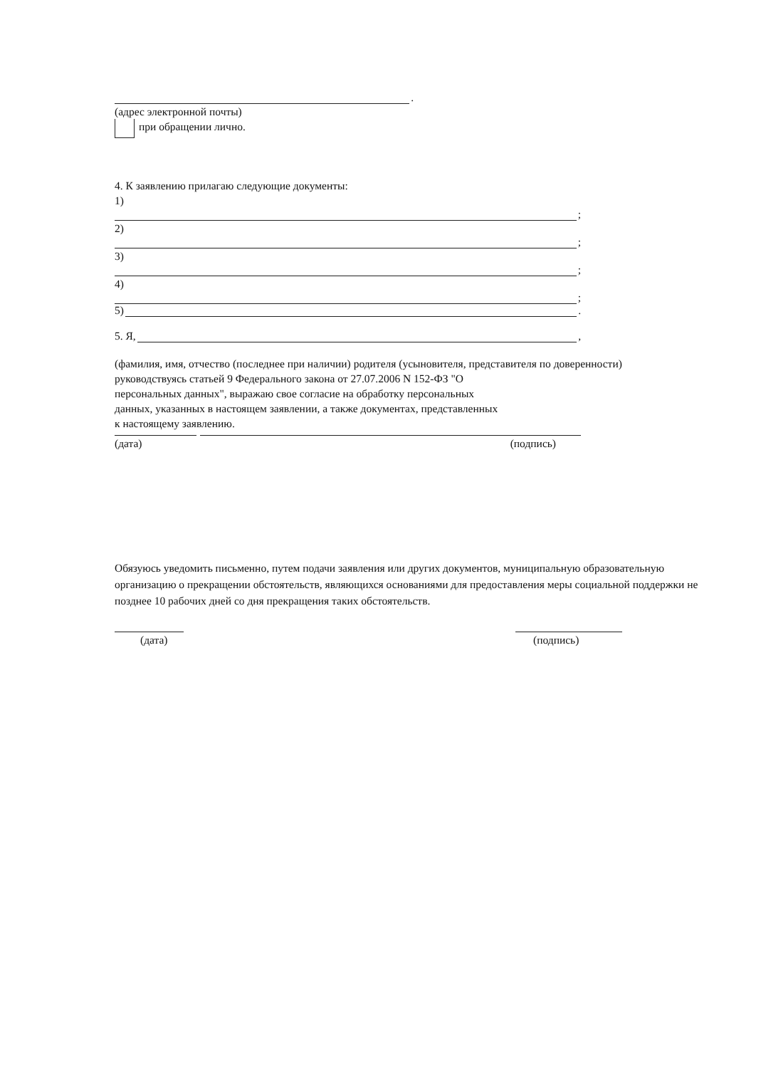.
(адрес электронной почты)
при обращении лично.
4. К заявлению прилагаю следующие документы:
1)
;
2)
;
3)
;
4)
;
5) .
5. Я, ,
(фамилия, имя, отчество (последнее при наличии) родителя (усыновителя, представителя по доверенности)
руководствуясь статьей 9 Федерального закона от 27.07.2006 N 152-ФЗ "О
персональных данных", выражаю свое согласие на обработку персональных
данных, указанных в настоящем заявлении, а также документах, представленных
к настоящему заявлению.
(дата) (подпись)
Обязуюсь уведомить письменно, путем подачи заявления или других документов, муниципальную образовательную организацию о прекращении обстоятельств, являющихся основаниями для предоставления меры социальной поддержки не позднее 10 рабочих дней со дня прекращения таких обстоятельств.
(дата) (подпись)